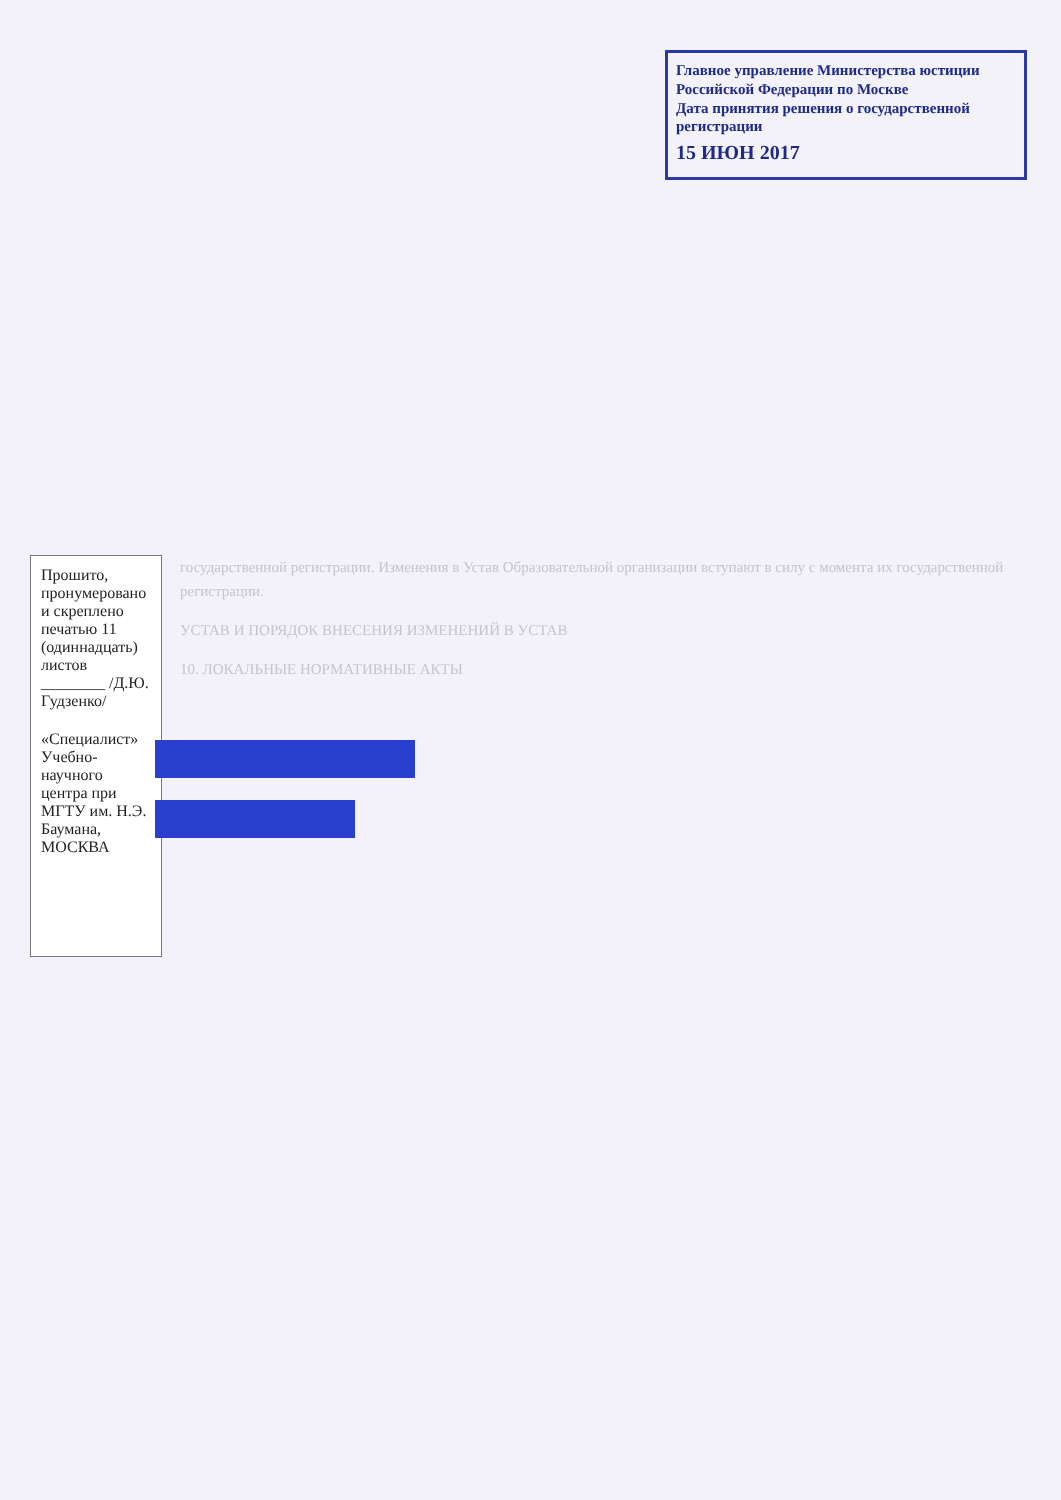Главное управление Министерства юстиции Российской Федерации по Москве
Дата принятия решения о государственной регистрации
15 ИЮН 2017
государственной регистрации. Изменения в Устав Образовательной организации вступают в силу с момента их государственной регистрации.
УСТАВ И ПОРЯДОК ВНЕСЕНИЯ ИЗМЕНЕНИЙ В УСТАВ
10. ЛОКАЛЬНЫЕ НОРМАТИВНЫЕ АКТЫ
Прошито, пронумеровано и скреплено печатью 11 (одиннадцать) листов ________ /Д.Ю. Гудзенко/
«Специалист» Учебно-научного центра при МГТУ им. Н.Э. Баумана, МОСКВА